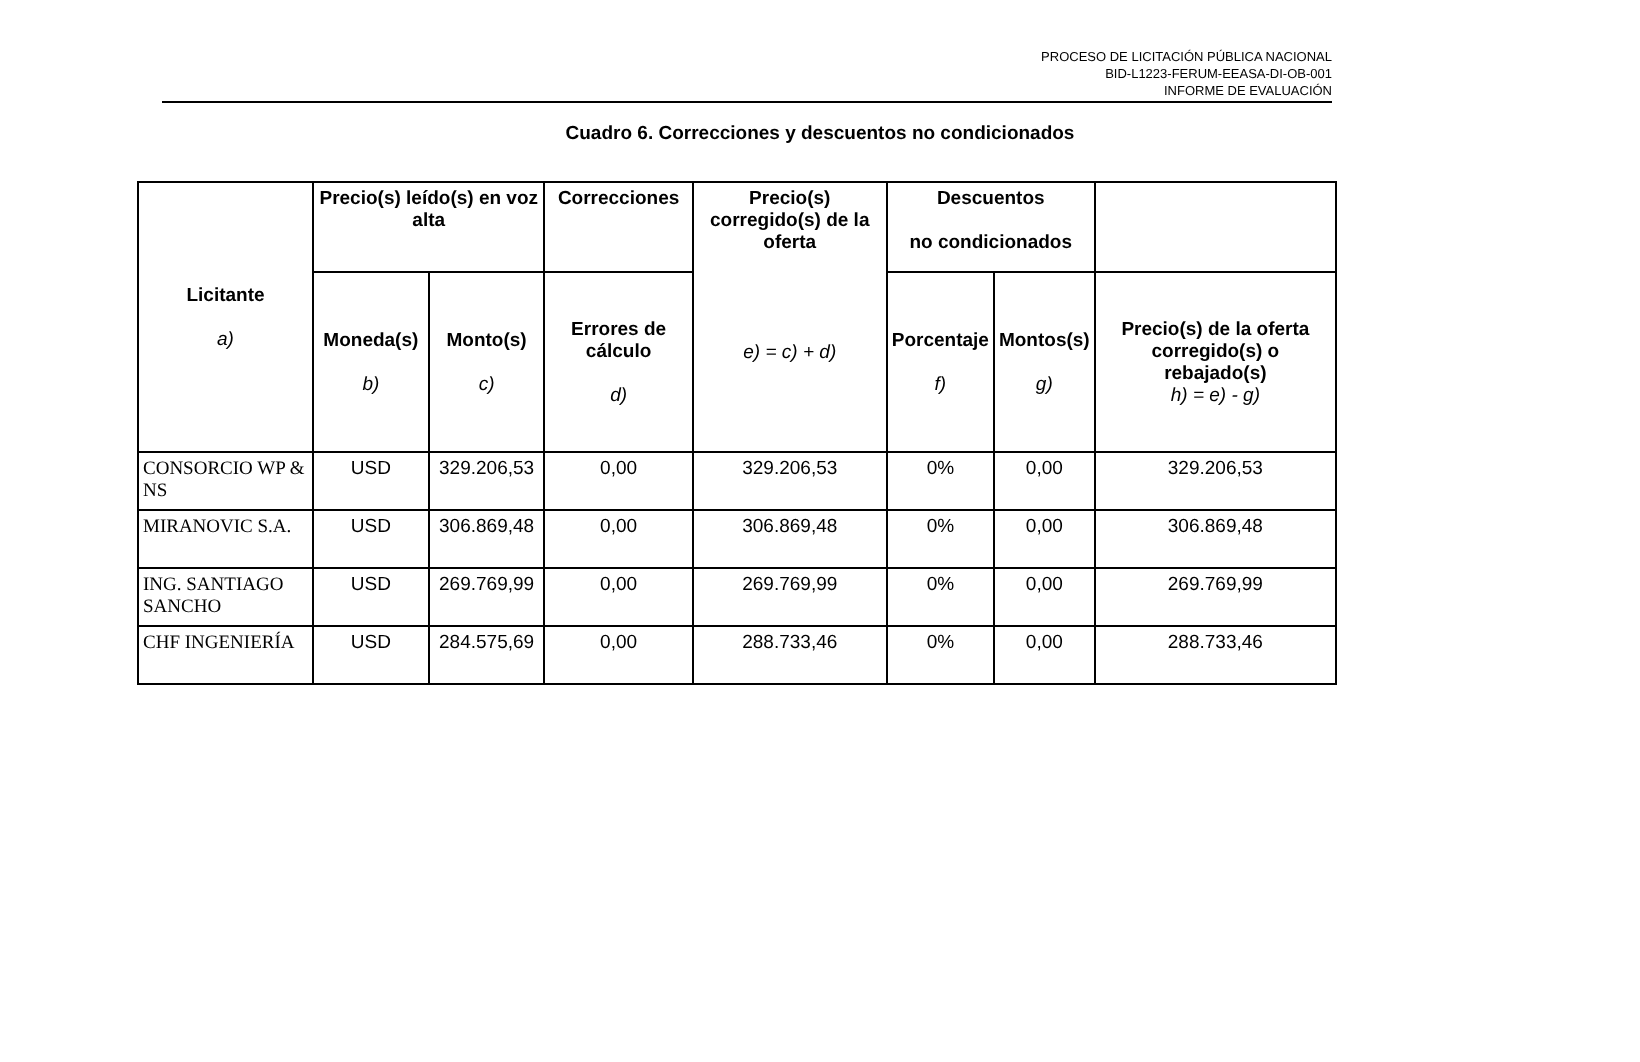PROCESO DE LICITACIÓN PÚBLICA NACIONAL
BID-L1223-FERUM-EEASA-DI-OB-001
INFORME DE EVALUACIÓN
Cuadro 6. Correcciones y descuentos no condicionados
| Licitante a) | Precio(s) leído(s) en voz alta | | Correcciones | Precio(s) corregido(s) de la oferta e) = c) + d) | Descuentos no condicionados | | |
| --- | --- | --- | --- | --- | --- | --- | --- |
| | Moneda(s) b) | Monto(s) c) | Errores de cálculo d) | | Porcentaje f) | Montos(s) g) | Precio(s) de la oferta corregido(s) o rebajado(s) h) = e) - g) |
| CONSORCIO WP & NS | USD | 329.206,53 | 0,00 | 329.206,53 | 0% | 0,00 | 329.206,53 |
| MIRANOVIC S.A. | USD | 306.869,48 | 0,00 | 306.869,48 | 0% | 0,00 | 306.869,48 |
| ING. SANTIAGO SANCHO | USD | 269.769,99 | 0,00 | 269.769,99 | 0% | 0,00 | 269.769,99 |
| CHF INGENIERÍA | USD | 284.575,69 | 0,00 | 288.733,46 | 0% | 0,00 | 288.733,46 |